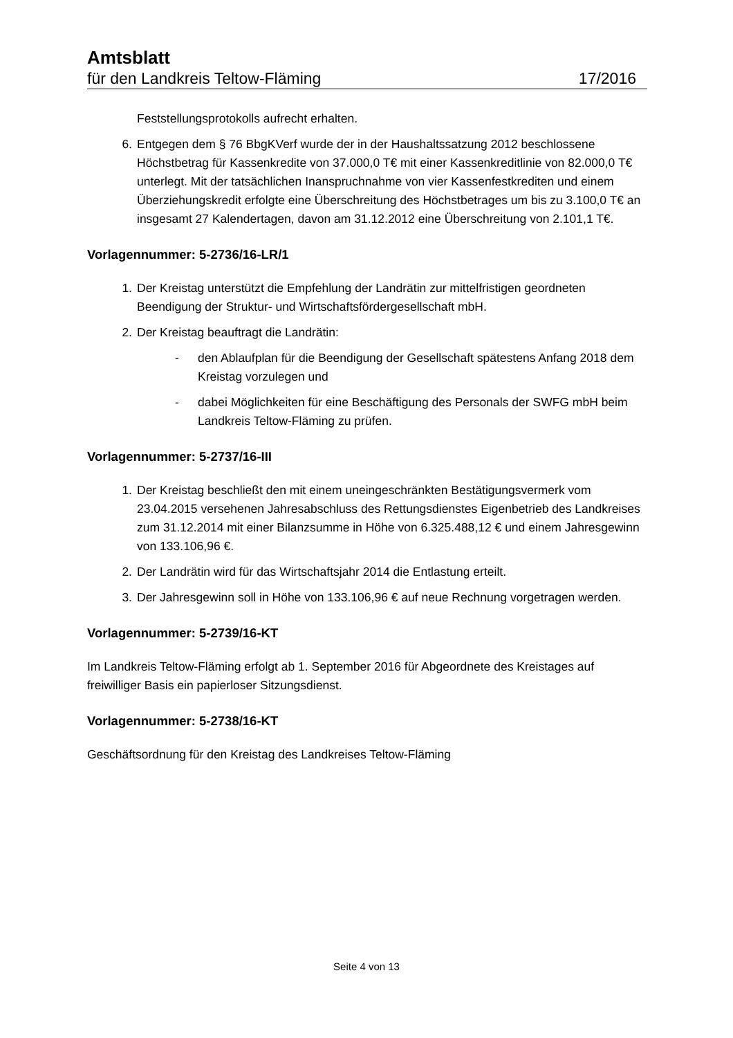Amtsblatt
für den Landkreis Teltow-Fläming 17/2016
Feststellungsprotokolls aufrecht erhalten.
6. Entgegen dem § 76 BbgKVerf wurde der in der Haushaltssatzung 2012 beschlossene Höchstbetrag für Kassenkredite von 37.000,0 T€ mit einer Kassenkreditlinie von 82.000,0 T€ unterlegt. Mit der tatsächlichen Inanspruchnahme von vier Kassenfestkrediten und einem Überziehungskredit erfolgte eine Überschreitung des Höchstbetrages um bis zu 3.100,0 T€ an insgesamt 27 Kalendertagen, davon am 31.12.2012 eine Überschreitung von 2.101,1 T€.
Vorlagennummer: 5-2736/16-LR/1
1. Der Kreistag unterstützt die Empfehlung der Landrätin zur mittelfristigen geordneten Beendigung der Struktur- und Wirtschaftsfördergesellschaft mbH.
2. Der Kreistag beauftragt die Landrätin:
- den Ablaufplan für die Beendigung der Gesellschaft spätestens Anfang 2018 dem Kreistag vorzulegen und
- dabei Möglichkeiten für eine Beschäftigung des Personals der SWFG mbH beim Landkreis Teltow-Fläming zu prüfen.
Vorlagennummer: 5-2737/16-III
1. Der Kreistag beschließt den mit einem uneingeschränkten Bestätigungsvermerk vom 23.04.2015 versehenen Jahresabschluss des Rettungsdienstes Eigenbetrieb des Landkreises zum 31.12.2014 mit einer Bilanzsumme in Höhe von 6.325.488,12 € und einem Jahresgewinn von 133.106,96 €.
2. Der Landrätin wird für das Wirtschaftsjahr 2014 die Entlastung erteilt.
3. Der Jahresgewinn soll in Höhe von 133.106,96 € auf neue Rechnung vorgetragen werden.
Vorlagennummer: 5-2739/16-KT
Im Landkreis Teltow-Fläming erfolgt ab 1. September 2016 für Abgeordnete des Kreistages auf freiwilliger Basis ein papierloser Sitzungsdienst.
Vorlagennummer: 5-2738/16-KT
Geschäftsordnung für den Kreistag des Landkreises Teltow-Fläming
Seite 4 von 13